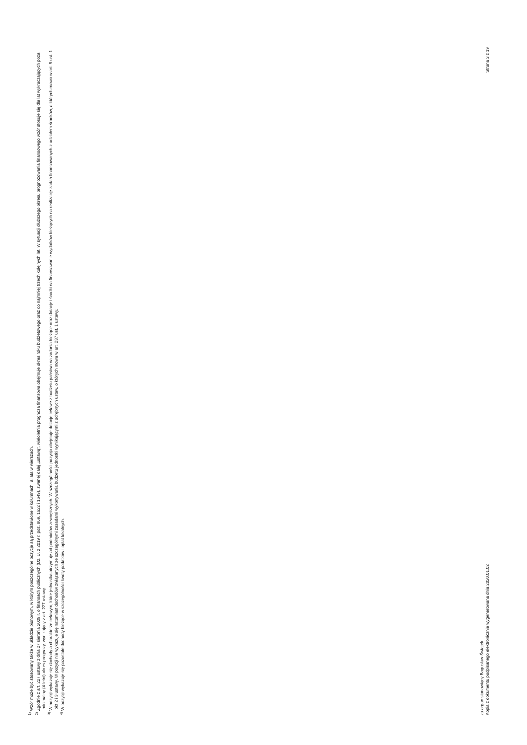<sup>1)</sup> Wzór może być stosowany także w układzie pionowym, w którym poszczególne pozycje są przedstawione w kolumnach, a lata w wierszach.
<sup>2)</sup> Zgodnie z art. 227 ustawy z dnia 27 sierpnia 2009 r. o finansach publicznych (Dz. U. z 2019 r. poz. 869, 1622 i 1649), zwanej dalej „ustawą”, wieloletnia prognoza finansowa obejmuje okres roku budżetowego oraz co najmniej trzech kolejnych lat. W sytuacji dłuższego okresu prognozowania finansowego wzór stosuje się dla lat wykraczających poza minimalny (4-letni) okres prognozy, wynikający z art. 227 ustawy.
<sup>3)</sup> W pozycji wykazuje się dochody o charakterze celowym, które jednostka otrzymuje od podmiotów zewnętrznych. W szczególności pozycja obejmuje dotacje celowe z budżetu państwa na zadania bieżące oraz dotacje i środki na finansowanie wydatków bieżących na realizację zadań finansowanych z udziałem środków, o których mowa w art. 5 ust. 1 pkt 2 i 3 ustawy. W pozycji nie wykazuje się natomiast dochodów związanych ze szczególnymi zasadami wykonywania budżetu jednostki wynikającymi z odrębnych ustaw, o których mowa w art. 237 ust. 1 ustawy.
<sup>4)</sup> W pozycji wykazuje się pozostałe dochody bieżące w szczególności kwoty podatków i opłat lokalnych.
za organ stanowiący Bogusław Świątek
Kopia z dokumentu podpisanego elektronicznie wygenerowana dnia 2020.01.02 Strona 3 z 19